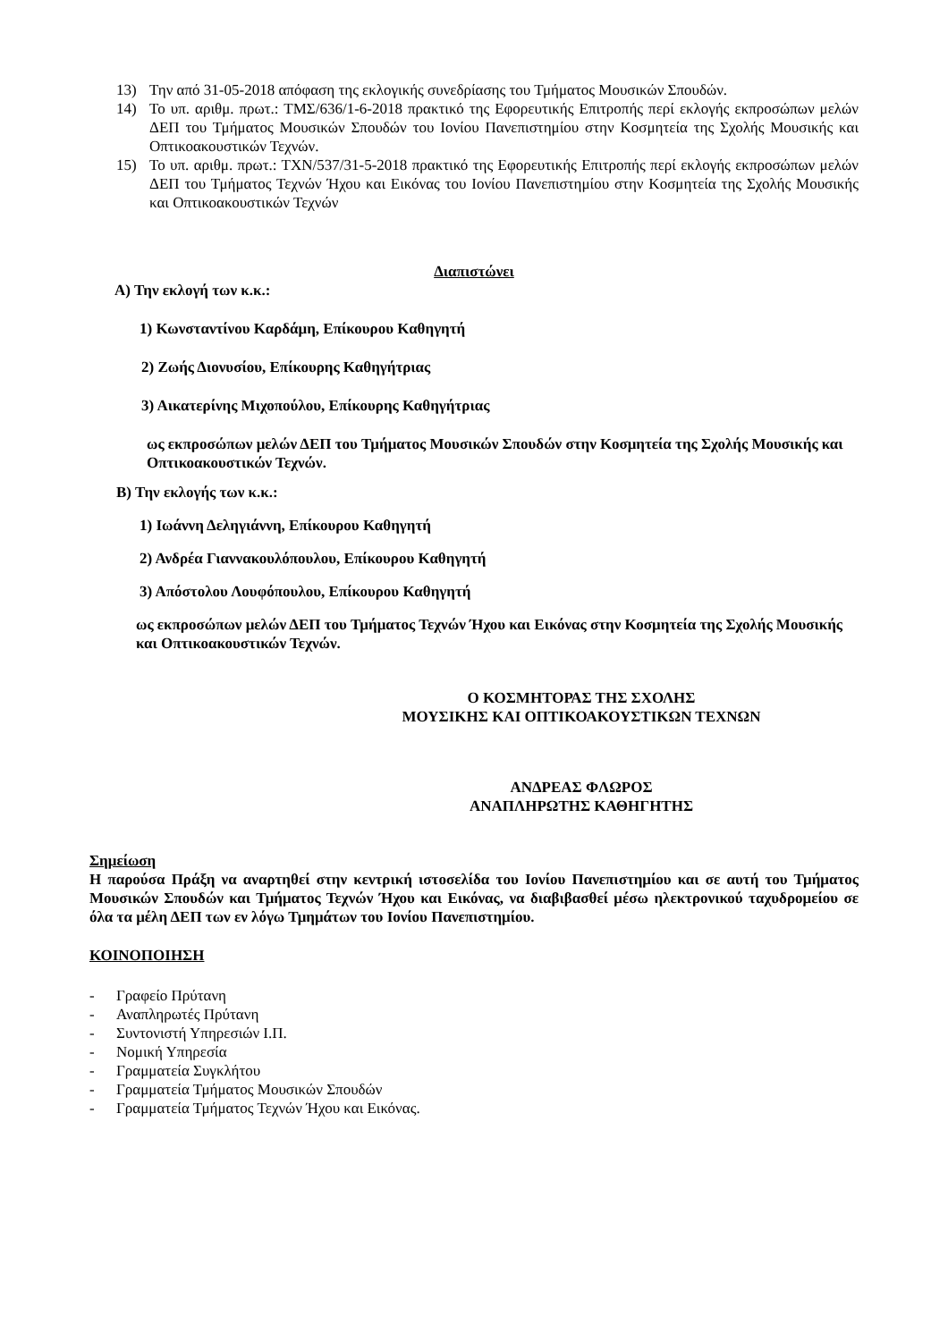13) Την από 31-05-2018 απόφαση της εκλογικής συνεδρίασης του Τμήματος Μουσικών Σπουδών.
14) Το υπ. αριθμ. πρωτ.: ΤΜΣ/636/1-6-2018 πρακτικό της Εφορευτικής Επιτροπής περί εκλογής εκπροσώπων μελών ΔΕΠ του Τμήματος Μουσικών Σπουδών του Ιονίου Πανεπιστημίου στην Κοσμητεία της Σχολής Μουσικής και Οπτικοακουστικών Τεχνών.
15) Το υπ. αριθμ. πρωτ.: ΤΧΝ/537/31-5-2018 πρακτικό της Εφορευτικής Επιτροπής περί εκλογής εκπροσώπων μελών ΔΕΠ του Τμήματος Τεχνών Ήχου και Εικόνας του Ιονίου Πανεπιστημίου στην Κοσμητεία της Σχολής Μουσικής και Οπτικοακουστικών Τεχνών
Διαπιστώνει
Α) Την εκλογή των κ.κ.:
1) Κωνσταντίνου Καρδάμη, Επίκουρου Καθηγητή
2) Ζωής Διονυσίου, Επίκουρης Καθηγήτριας
3) Αικατερίνης Μιχοπούλου, Επίκουρης Καθηγήτριας
ως εκπροσώπων μελών ΔΕΠ του Τμήματος Μουσικών Σπουδών στην Κοσμητεία της Σχολής Μουσικής και Οπτικοακουστικών Τεχνών.
Β) Την εκλογής των κ.κ.:
1) Ιωάννη Δεληγιάννη, Επίκουρου Καθηγητή
2) Ανδρέα Γιαννακουλόπουλου, Επίκουρου Καθηγητή
3) Απόστολου Λουφόπουλου, Επίκουρου Καθηγητή
ως εκπροσώπων μελών ΔΕΠ του Τμήματος Τεχνών Ήχου και Εικόνας στην Κοσμητεία της Σχολής Μουσικής και Οπτικοακουστικών Τεχνών.
Ο ΚΟΣΜΗΤΟΡΑΣ ΤΗΣ ΣΧΟΛΗΣ
ΜΟΥΣΙΚΗΣ ΚΑΙ ΟΠΤΙΚΟΑΚΟΥΣΤΙΚΩΝ ΤΕΧΝΩΝ
ΑΝΔΡΕΑΣ ΦΛΩΡΟΣ
ΑΝΑΠΛΗΡΩΤΗΣ ΚΑΘΗΓΗΤΗΣ
Σημείωση
Η παρούσα Πράξη να αναρτηθεί στην κεντρική ιστοσελίδα του Ιονίου Πανεπιστημίου και σε αυτή του Τμήματος Μουσικών Σπουδών και Τμήματος Τεχνών Ήχου και Εικόνας, να διαβιβασθεί μέσω ηλεκτρονικού ταχυδρομείου σε όλα τα μέλη ΔΕΠ των εν λόγω Τμημάτων του Ιονίου Πανεπιστημίου.
ΚΟΙΝΟΠΟΙΗΣΗ
- Γραφείο Πρύτανη
- Αναπληρωτές Πρύτανη
- Συντονιστή Υπηρεσιών Ι.Π.
- Νομική Υπηρεσία
- Γραμματεία Συγκλήτου
- Γραμματεία Τμήματος Μουσικών Σπουδών
- Γραμματεία Τμήματος Τεχνών Ήχου και Εικόνας.